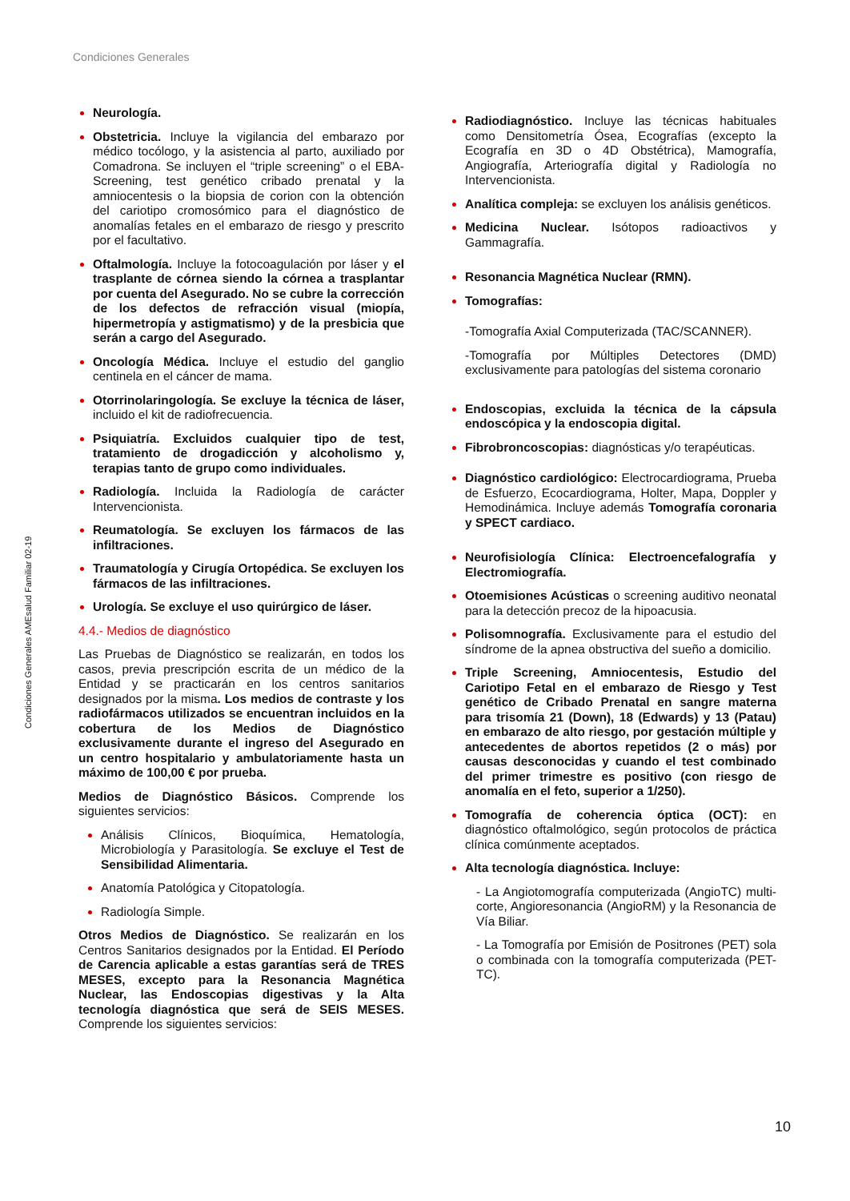Condiciones Generales
Condiciones Generales AMEsalud Familiar 02-19
Neurología.
Obstetricia. Incluye la vigilancia del embarazo por médico tocólogo, y la asistencia al parto, auxiliado por Comadrona. Se incluyen el “triple screening” o el EBA-Screening, test genético cribado prenatal y la amniocentesis o la biopsia de corion con la obtención del cariotipo cromosómico para el diagnóstico de anomalías fetales en el embarazo de riesgo y prescrito por el facultativo.
Oftalmología. Incluye la fotocoagulación por láser y el trasplante de córnea siendo la córnea a trasplantar por cuenta del Asegurado. No se cubre la corrección de los defectos de refracción visual (miopía, hipermetropía y astigmatismo) y de la presbicia que serán a cargo del Asegurado.
Oncología Médica. Incluye el estudio del ganglio centinela en el cáncer de mama.
Otorrinolaringología. Se excluye la técnica de láser, incluido el kit de radiofrecuencia.
Psiquiatría. Excluidos cualquier tipo de test, tratamiento de drogadicción y alcoholismo y, terapias tanto de grupo como individuales.
Radiología. Incluida la Radiología de carácter Intervencionista.
Reumatología. Se excluyen los fármacos de las infiltraciones.
Traumatología y Cirugía Ortopédica. Se excluyen los fármacos de las infiltraciones.
Urología. Se excluye el uso quirúrgico de láser.
4.4.- Medios de diagnóstico
Las Pruebas de Diagnóstico se realizarán, en todos los casos, previa prescripción escrita de un médico de la Entidad y se practicarán en los centros sanitarios designados por la misma. Los medios de contraste y los radiofármacos utilizados se encuentran incluidos en la cobertura de los Medios de Diagnóstico exclusivamente durante el ingreso del Asegurado en un centro hospitalario y ambulatoriamente hasta un máximo de 100,00 € por prueba.
Medios de Diagnóstico Básicos. Comprende los siguientes servicios:
Análisis Clínicos, Bioquímica, Hematología, Microbiología y Parasitología. Se excluye el Test de Sensibilidad Alimentaria.
Anatomía Patológica y Citopatología.
Radiología Simple.
Otros Medios de Diagnóstico. Se realizarán en los Centros Sanitarios designados por la Entidad. El Período de Carencia aplicable a estas garantías será de TRES MESES, excepto para la Resonancia Magnética Nuclear, las Endoscopias digestivas y la Alta tecnología diagnóstica que será de SEIS MESES. Comprende los siguientes servicios:
Radiodiagnóstico. Incluye las técnicas habituales como Densitometría Ósea, Ecografías (excepto la Ecografía en 3D o 4D Obstétrica), Mamografía, Angiografía, Arteriografía digital y Radiología no Intervencionista.
Analítica compleja: se excluyen los análisis genéticos.
Medicina Nuclear. Isótopos radioactivos y Gammagrafía.
Resonancia Magnética Nuclear (RMN).
Tomografías:
-Tomografía Axial Computerizada (TAC/SCANNER).
-Tomografía por Múltiples Detectores (DMD) exclusivamente para patologías del sistema coronario
Endoscopias, excluida la técnica de la cápsula endoscópica y la endoscopia digital.
Fibrobroncoscopias: diagnósticas y/o terapéuticas.
Diagnóstico cardiológico: Electrocardiograma, Prueba de Esfuerzo, Ecocardiograma, Holter, Mapa, Doppler y Hemodinámica. Incluye además Tomografía coronaria y SPECT cardiaco.
Neurofisiología Clínica: Electroencefalografía y Electromiografía.
Otoemisiones Acústicas o screening auditivo neonatal para la detección precoz de la hipoacusia.
Polisomnografía. Exclusivamente para el estudio del síndrome de la apnea obstructiva del sueño a domicilio.
Triple Screening, Amniocentesis, Estudio del Cariotipo Fetal en el embarazo de Riesgo y Test genético de Cribado Prenatal en sangre materna para trisomía 21 (Down), 18 (Edwards) y 13 (Patau) en embarazo de alto riesgo, por gestación múltiple y antecedentes de abortos repetidos (2 o más) por causas desconocidas y cuando el test combinado del primer trimestre es positivo (con riesgo de anomalía en el feto, superior a 1/250).
Tomografía de coherencia óptica (OCT): en diagnóstico oftalmológico, según protocolos de práctica clínica comúnmente aceptados.
Alta tecnología diagnóstica. Incluye:
- La Angiotomografía computerizada (AngioTC) multi- corte, Angioresonancia (AngioRM) y la Resonancia de Vía Biliar.
- La Tomografía por Emisión de Positrones (PET) sola o combinada con la tomografía computerizada (PET- TC).
10